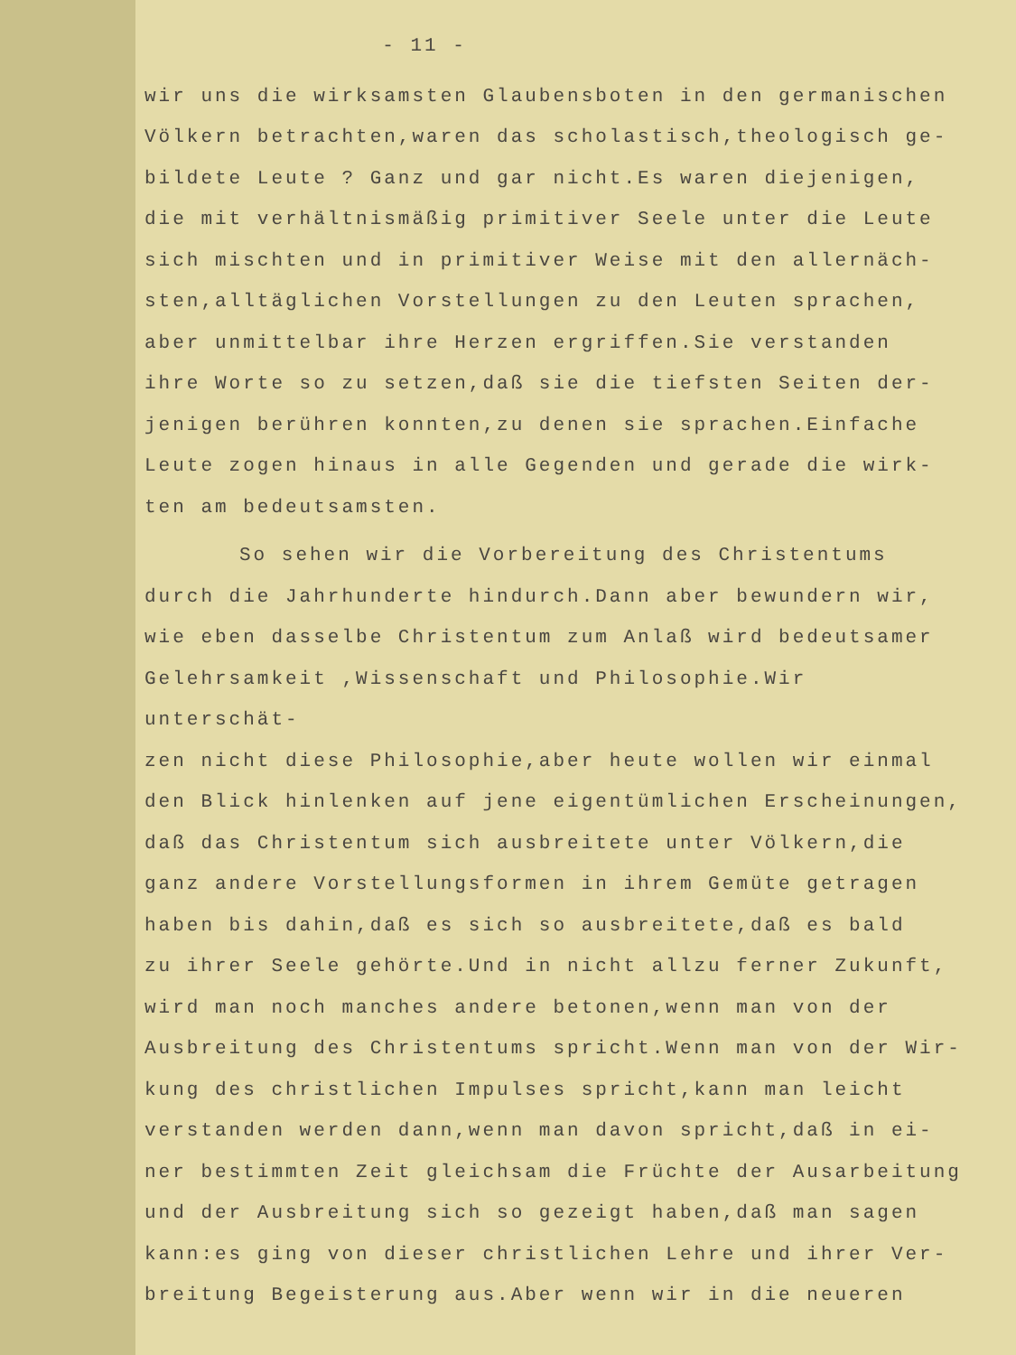- 11 -
wir uns die wirksamsten Glaubensboten in den germanischen
Völkern betrachten,waren das scholastisch,theologisch ge-
bildete Leute ? Ganz und gar nicht.Es waren diejenigen,
die mit verhältnismäßig primitiver Seele unter die Leute
sich mischten und in primitiver Weise mit den allernäch-
sten,alltäglichen Vorstellungen zu den Leuten sprachen,
aber unmittelbar ihre Herzen ergriffen.Sie verstanden
ihre Worte so zu setzen,daß sie die tiefsten Seiten der-
jenigen berühren konnten,zu denen sie sprachen.Einfache
Leute zogen hinaus in alle Gegenden und gerade die wirk-
ten am bedeutsamsten.
So sehen wir die Vorbereitung des Christentums
durch die Jahrhunderte hindurch.Dann aber bewundern wir,
wie eben dasselbe Christentum zum Anlaß wird bedeutsamer
Gelehrsamkeit ,Wissenschaft und Philosophie.Wir unterschät-
zen nicht diese Philosophie,aber heute wollen wir einmal
den Blick hinlenken auf jene eigentümlichen Erscheinungen,
daß das Christentum sich ausbreitete unter Völkern,die
ganz andere Vorstellungsformen in ihrem Gemüte getragen
haben bis dahin,daß es sich so ausbreitete,daß es bald
zu ihrer Seele gehörte.Und in nicht allzu ferner Zukunft,
wird man noch manches andere betonen,wenn man von der
Ausbreitung des Christentums spricht.Wenn man von der Wir-
kung des christlichen Impulses spricht,kann man leicht
verstanden werden dann,wenn man davon spricht,daß in ei-
ner bestimmten Zeit gleichsam die Früchte der Ausarbeitung
und der Ausbreitung sich so gezeigt haben,daß man sagen
kann:es ging von dieser christlichen Lehre und ihrer Ver-
breitung Begeisterung aus.Aber wenn wir in die neueren